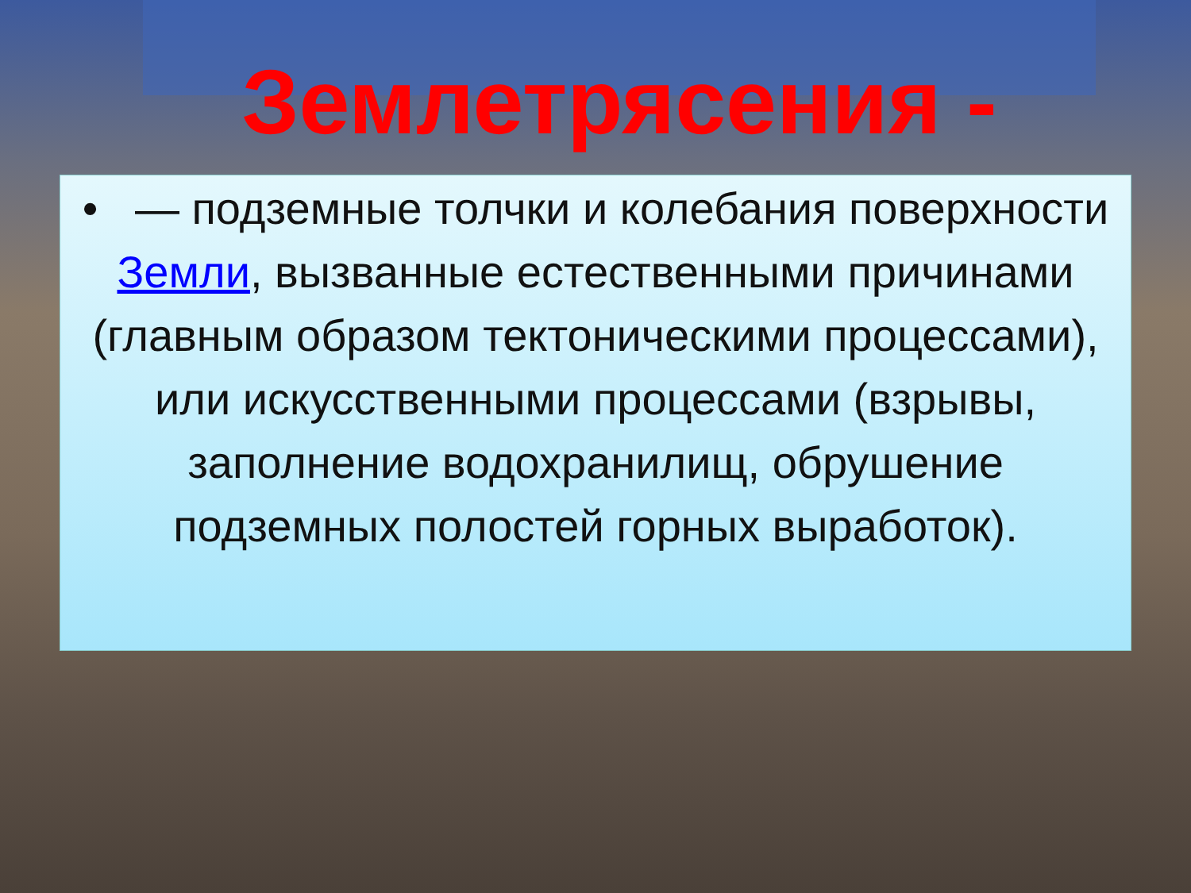Землетрясения -
• — подземные толчки и колебания поверхности Земли, вызванные естественными причинами (главным образом тектоническими процессами), или искусственными процессами (взрывы, заполнение водохранилищ, обрушение подземных полостей горных выработок).